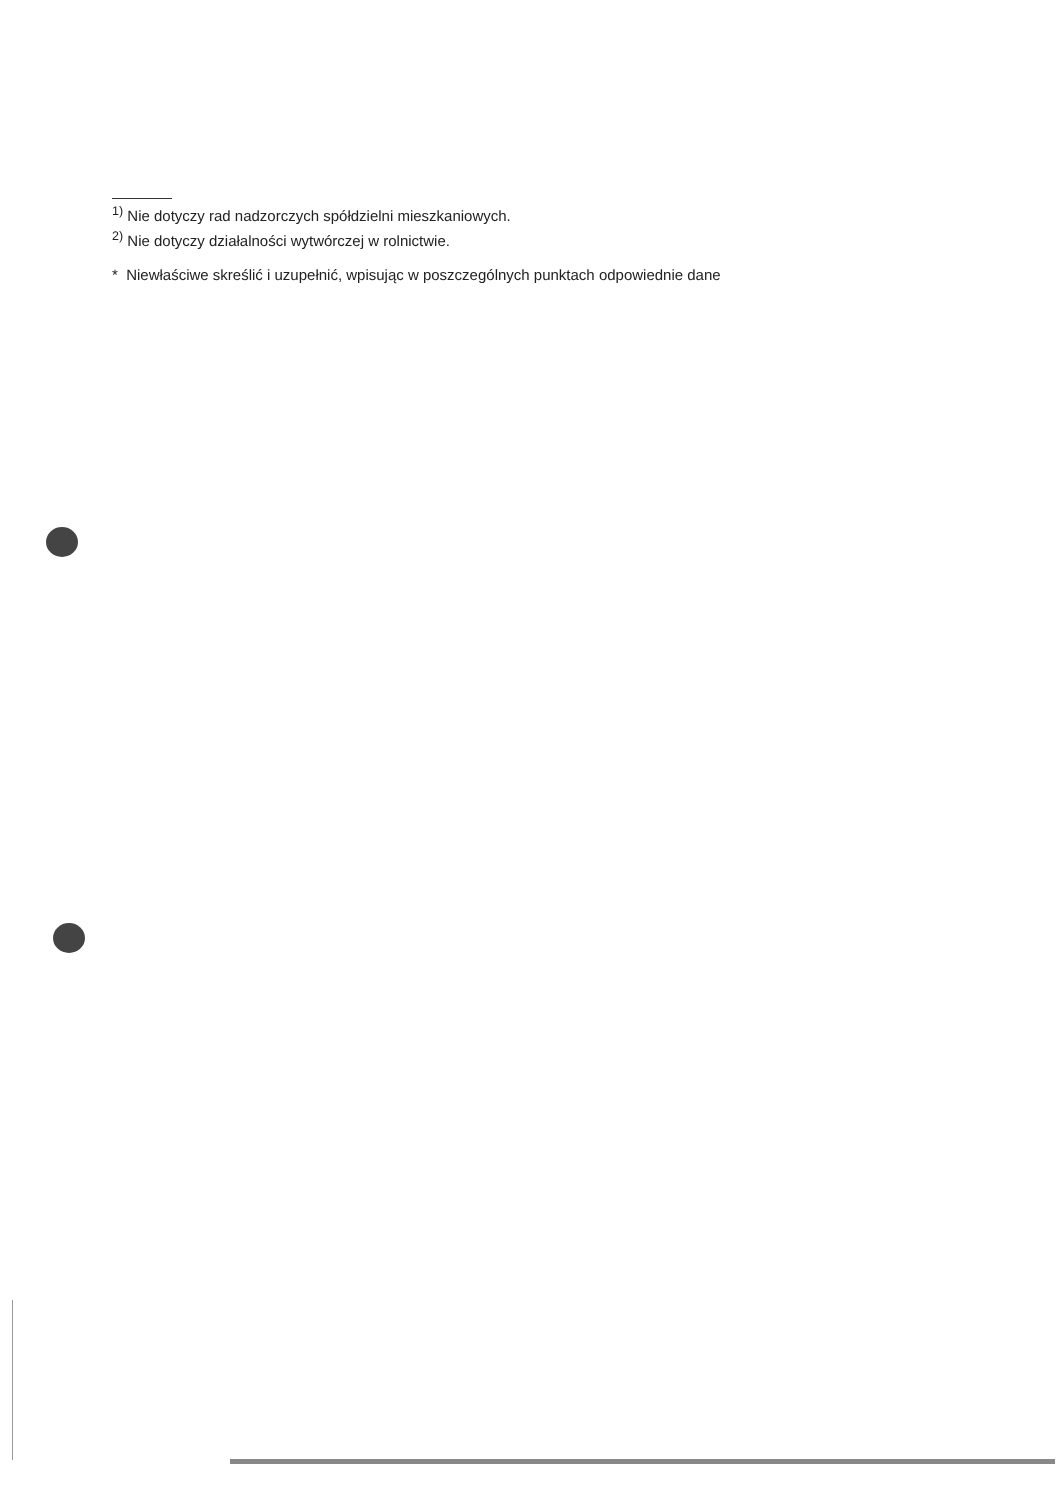<sup>1)</sup> Nie dotyczy rad nadzorczych spółdzielni mieszkaniowych.
<sup>2)</sup> Nie dotyczy działalności wytwórczej w rolnictwie.
* Niewłaściwe skreślić i uzupełnić, wpisując w poszczególnych punktach odpowiednie dane